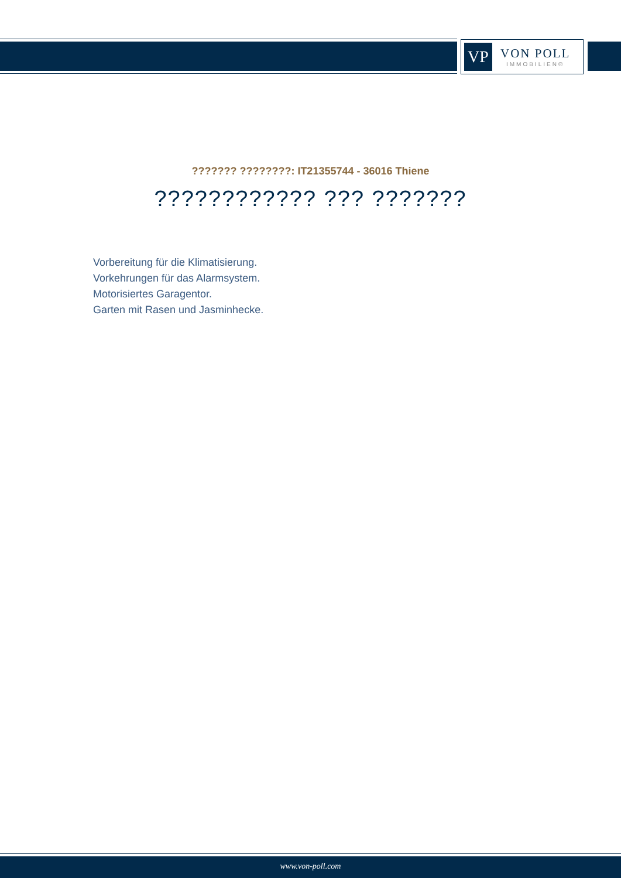VP
VON POLL
IMMOBILIEN®
??????? ????????: IT21355744 - 36016 Thiene
???????????? ??? ???????
Vorbereitung für die Klimatisierung.
Vorkehrungen für das Alarmsystem.
Motorisiertes Garagentor.
Garten mit Rasen und Jasminhecke.
www.von-poll.com